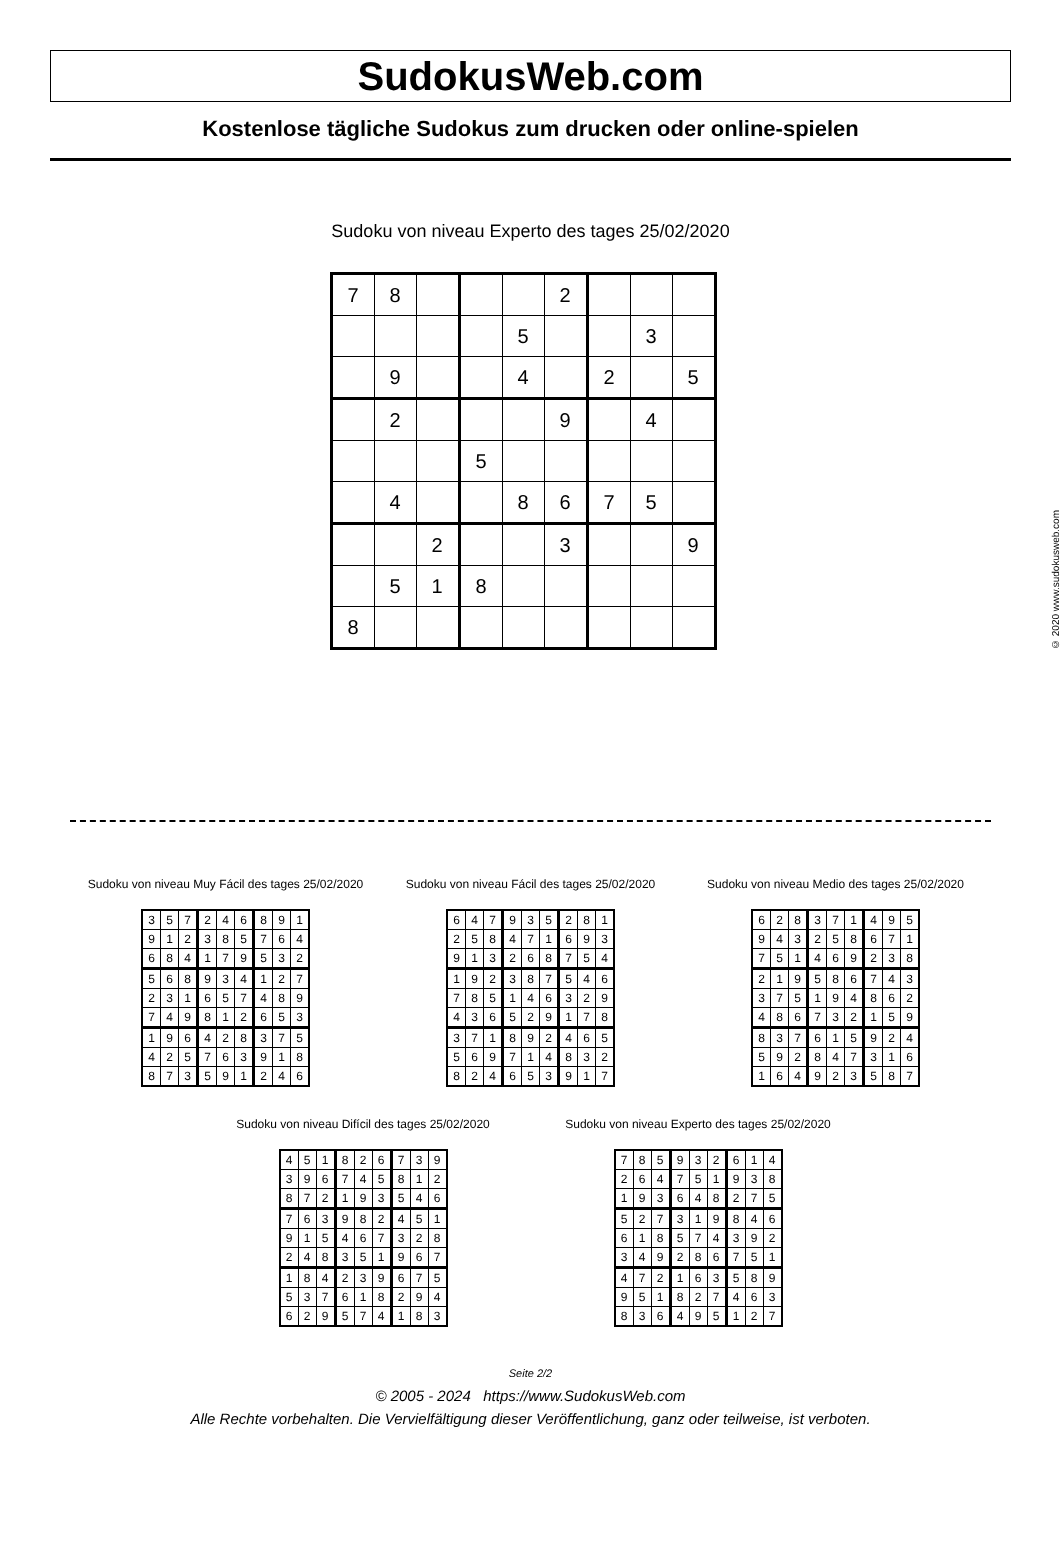SudokusWeb.com
Kostenlose tägliche Sudokus zum drucken oder online-spielen
Sudoku von niveau Experto des tages 25/02/2020
| 7 | 8 | | | | 2 | | | |
| | | | | 5 | | | 3 | |
| | 9 | | | 4 | | 2 | | 5 |
| | 2 | | | | 9 | | 4 | |
| | | | 5 | | | | | |
| | 4 | | | 8 | 6 | 7 | 5 | |
| | | 2 | | | 3 | | | 9 |
| | 5 | 1 | 8 | | | | | |
| 8 | | | | | | | | |
© 2020 www.sudokusweb.com
Sudoku von niveau Muy Fácil des tages 25/02/2020
| 3 | 5 | 7 | 2 | 4 | 6 | 8 | 9 | 1 |
| 9 | 1 | 2 | 3 | 8 | 5 | 7 | 6 | 4 |
| 6 | 8 | 4 | 1 | 7 | 9 | 5 | 3 | 2 |
| 5 | 6 | 8 | 9 | 3 | 4 | 1 | 2 | 7 |
| 2 | 3 | 1 | 6 | 5 | 7 | 4 | 8 | 9 |
| 7 | 4 | 9 | 8 | 1 | 2 | 6 | 5 | 3 |
| 1 | 9 | 6 | 4 | 2 | 8 | 3 | 7 | 5 |
| 4 | 2 | 5 | 7 | 6 | 3 | 9 | 1 | 8 |
| 8 | 7 | 3 | 5 | 9 | 1 | 2 | 4 | 6 |
Sudoku von niveau Fácil des tages 25/02/2020
| 6 | 4 | 7 | 9 | 3 | 5 | 2 | 8 | 1 |
| 2 | 5 | 8 | 4 | 7 | 1 | 6 | 9 | 3 |
| 9 | 1 | 3 | 2 | 6 | 8 | 7 | 5 | 4 |
| 1 | 9 | 2 | 3 | 8 | 7 | 5 | 4 | 6 |
| 7 | 8 | 5 | 1 | 4 | 6 | 3 | 2 | 9 |
| 4 | 3 | 6 | 5 | 2 | 9 | 1 | 7 | 8 |
| 3 | 7 | 1 | 8 | 9 | 2 | 4 | 6 | 5 |
| 5 | 6 | 9 | 7 | 1 | 4 | 8 | 3 | 2 |
| 8 | 2 | 4 | 6 | 5 | 3 | 9 | 1 | 7 |
Sudoku von niveau Medio des tages 25/02/2020
| 6 | 2 | 8 | 3 | 7 | 1 | 4 | 9 | 5 |
| 9 | 4 | 3 | 2 | 5 | 8 | 6 | 7 | 1 |
| 7 | 5 | 1 | 4 | 6 | 9 | 2 | 3 | 8 |
| 2 | 1 | 9 | 5 | 8 | 6 | 7 | 4 | 3 |
| 3 | 7 | 5 | 1 | 9 | 4 | 8 | 6 | 2 |
| 4 | 8 | 6 | 7 | 3 | 2 | 1 | 5 | 9 |
| 8 | 3 | 7 | 6 | 1 | 5 | 9 | 2 | 4 |
| 5 | 9 | 2 | 8 | 4 | 7 | 3 | 1 | 6 |
| 1 | 6 | 4 | 9 | 2 | 3 | 5 | 8 | 7 |
Sudoku von niveau Difícil des tages 25/02/2020
| 4 | 5 | 1 | 8 | 2 | 6 | 7 | 3 | 9 |
| 3 | 9 | 6 | 7 | 4 | 5 | 8 | 1 | 2 |
| 8 | 7 | 2 | 1 | 9 | 3 | 5 | 4 | 6 |
| 7 | 6 | 3 | 9 | 8 | 2 | 4 | 5 | 1 |
| 9 | 1 | 5 | 4 | 6 | 7 | 3 | 2 | 8 |
| 2 | 4 | 8 | 3 | 5 | 1 | 9 | 6 | 7 |
| 1 | 8 | 4 | 2 | 3 | 9 | 6 | 7 | 5 |
| 5 | 3 | 7 | 6 | 1 | 8 | 2 | 9 | 4 |
| 6 | 2 | 9 | 5 | 7 | 4 | 1 | 8 | 3 |
Sudoku von niveau Experto des tages 25/02/2020
| 7 | 8 | 5 | 9 | 3 | 2 | 6 | 1 | 4 |
| 2 | 6 | 4 | 7 | 5 | 1 | 9 | 3 | 8 |
| 1 | 9 | 3 | 6 | 4 | 8 | 2 | 7 | 5 |
| 5 | 2 | 7 | 3 | 1 | 9 | 8 | 4 | 6 |
| 6 | 1 | 8 | 5 | 7 | 4 | 3 | 9 | 2 |
| 3 | 4 | 9 | 2 | 8 | 6 | 7 | 5 | 1 |
| 4 | 7 | 2 | 1 | 6 | 3 | 5 | 8 | 9 |
| 9 | 5 | 1 | 8 | 2 | 7 | 4 | 6 | 3 |
| 8 | 3 | 6 | 4 | 9 | 5 | 1 | 2 | 7 |
Seite 2/2
© 2005 - 2024 https://www.SudokusWeb.com
Alle Rechte vorbehalten. Die Vervielfältigung dieser Veröffentlichung, ganz oder teilweise, ist verboten.